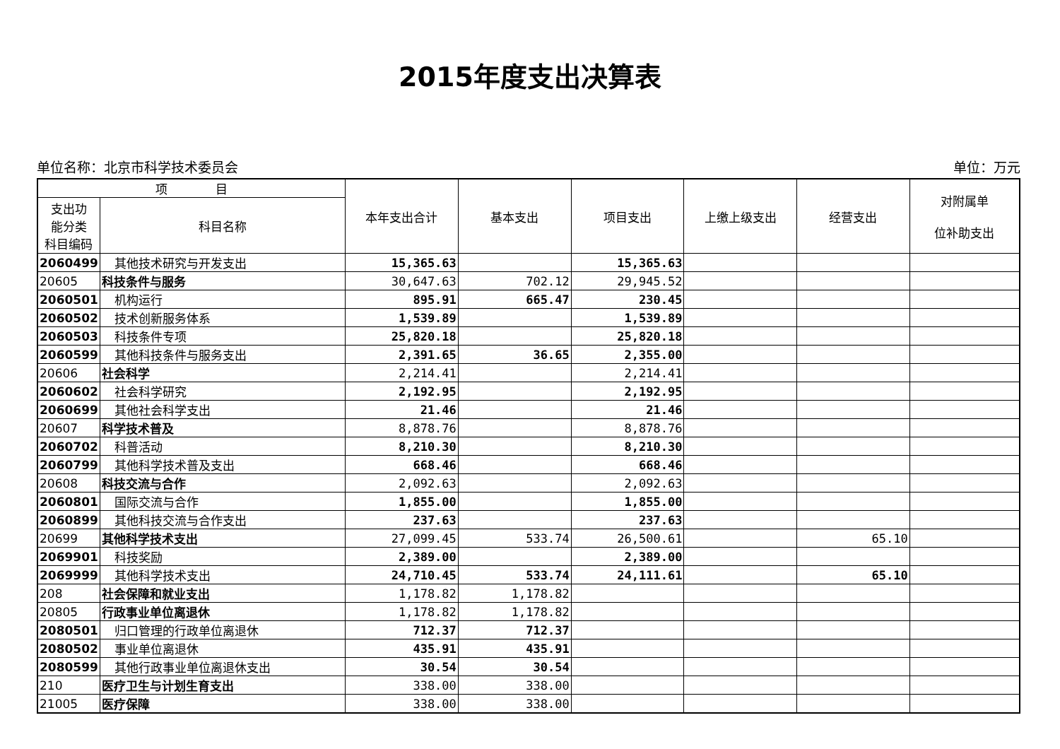2015年度支出决算表
单位名称：北京市科学技术委员会 单位：万元
| 项 目 | | 本年支出合计 | 基本支出 | 项目支出 | 上缴上级支出 | 经营支出 | 对附属单 位补助支出 |
| --- | --- | --- | --- | --- | --- | --- | --- |
| 支出功 能分类 科目编码 | 科目名称 | | | | | | |
| 2060499 | 其他技术研究与开发支出 | 15,365.63 | | 15,365.63 | | | |
| 20605 | 科技条件与服务 | 30,647.63 | 702.12 | 29,945.52 | | | |
| 2060501 | 机构运行 | 895.91 | 665.47 | 230.45 | | | |
| 2060502 | 技术创新服务体系 | 1,539.89 | | 1,539.89 | | | |
| 2060503 | 科技条件专项 | 25,820.18 | | 25,820.18 | | | |
| 2060599 | 其他科技条件与服务支出 | 2,391.65 | 36.65 | 2,355.00 | | | |
| 20606 | 社会科学 | 2,214.41 | | 2,214.41 | | | |
| 2060602 | 社会科学研究 | 2,192.95 | | 2,192.95 | | | |
| 2060699 | 其他社会科学支出 | 21.46 | | 21.46 | | | |
| 20607 | 科学技术普及 | 8,878.76 | | 8,878.76 | | | |
| 2060702 | 科普活动 | 8,210.30 | | 8,210.30 | | | |
| 2060799 | 其他科学技术普及支出 | 668.46 | | 668.46 | | | |
| 20608 | 科技交流与合作 | 2,092.63 | | 2,092.63 | | | |
| 2060801 | 国际交流与合作 | 1,855.00 | | 1,855.00 | | | |
| 2060899 | 其他科技交流与合作支出 | 237.63 | | 237.63 | | | |
| 20699 | 其他科学技术支出 | 27,099.45 | 533.74 | 26,500.61 | | 65.10 | |
| 2069901 | 科技奖励 | 2,389.00 | | 2,389.00 | | | |
| 2069999 | 其他科学技术支出 | 24,710.45 | 533.74 | 24,111.61 | | 65.10 | |
| 208 | 社会保障和就业支出 | 1,178.82 | 1,178.82 | | | | |
| 20805 | 行政事业单位离退休 | 1,178.82 | 1,178.82 | | | | |
| 2080501 | 归口管理的行政单位离退休 | 712.37 | 712.37 | | | | |
| 2080502 | 事业单位离退休 | 435.91 | 435.91 | | | | |
| 2080599 | 其他行政事业单位离退休支出 | 30.54 | 30.54 | | | | |
| 210 | 医疗卫生与计划生育支出 | 338.00 | 338.00 | | | | |
| 21005 | 医疗保障 | 338.00 | 338.00 | | | | |